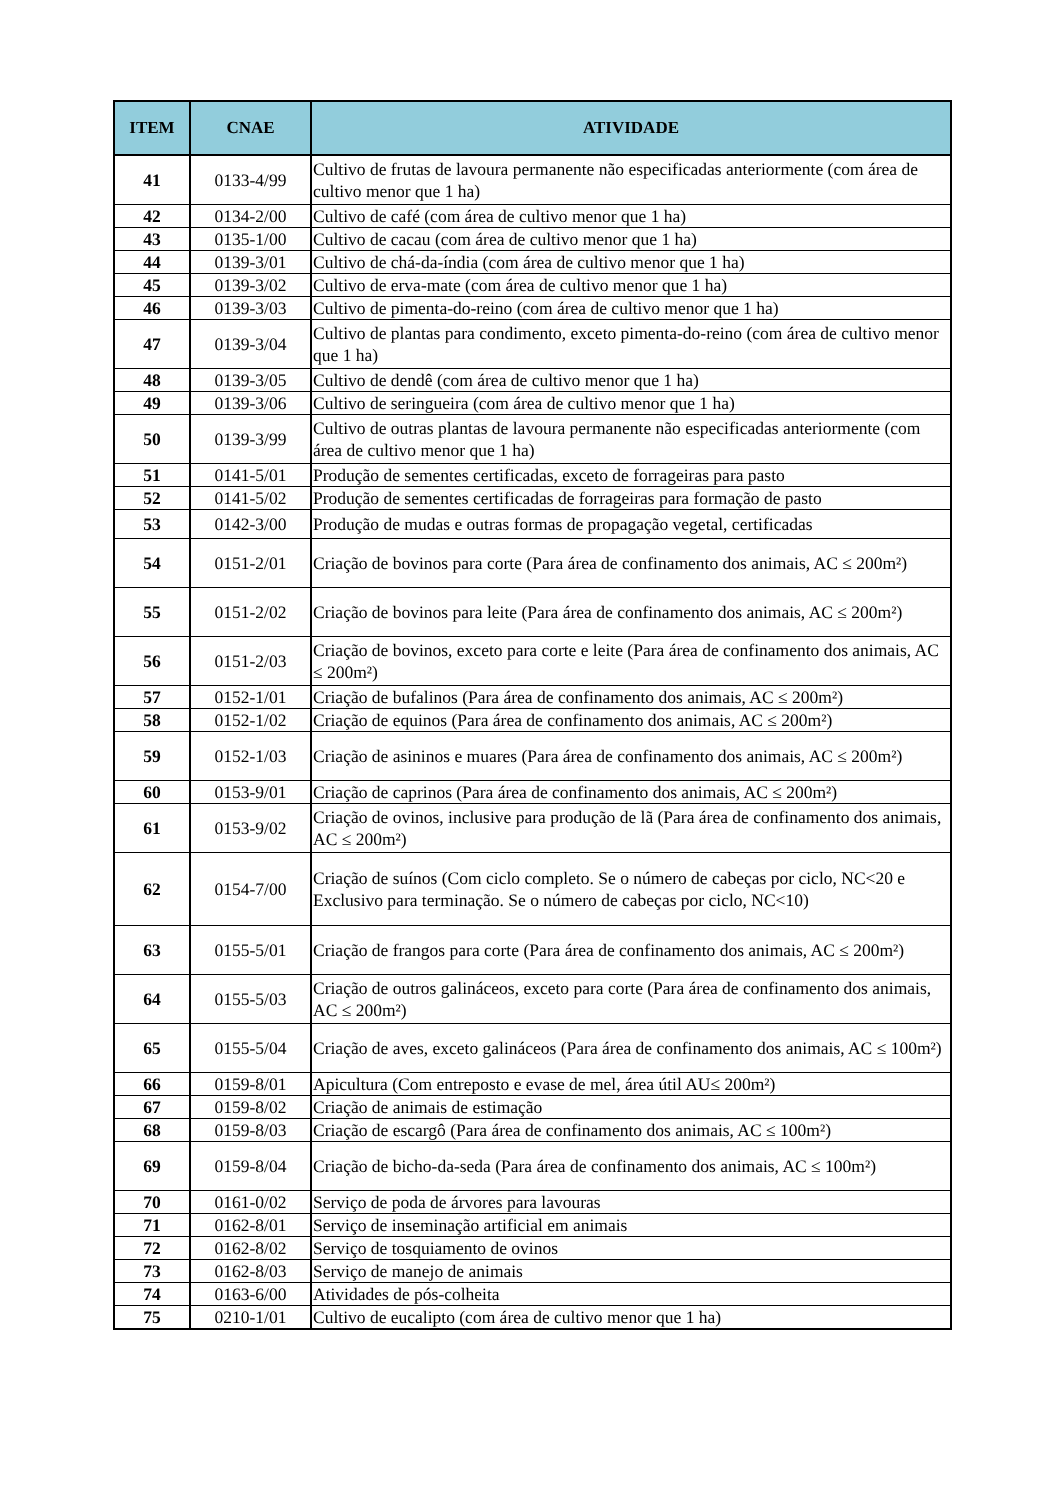| ITEM | CNAE | ATIVIDADE |
| --- | --- | --- |
| 41 | 0133-4/99 | Cultivo de frutas de lavoura permanente não especificadas anteriormente (com área de cultivo menor que 1 ha) |
| 42 | 0134-2/00 | Cultivo de café (com área de cultivo menor que 1 ha) |
| 43 | 0135-1/00 | Cultivo de cacau (com área de cultivo menor que 1 ha) |
| 44 | 0139-3/01 | Cultivo de chá-da-índia (com área de cultivo menor que 1 ha) |
| 45 | 0139-3/02 | Cultivo de erva-mate (com área de cultivo menor que 1 ha) |
| 46 | 0139-3/03 | Cultivo de pimenta-do-reino (com área de cultivo menor que 1 ha) |
| 47 | 0139-3/04 | Cultivo de plantas para condimento, exceto pimenta-do-reino (com área de cultivo menor que 1 ha) |
| 48 | 0139-3/05 | Cultivo de dendê (com área de cultivo menor que 1 ha) |
| 49 | 0139-3/06 | Cultivo de seringueira (com área de cultivo menor que 1 ha) |
| 50 | 0139-3/99 | Cultivo de outras plantas de lavoura permanente não especificadas anteriormente (com área de cultivo menor que 1 ha) |
| 51 | 0141-5/01 | Produção de sementes certificadas, exceto de forrageiras para pasto |
| 52 | 0141-5/02 | Produção de sementes certificadas de forrageiras para formação de pasto |
| 53 | 0142-3/00 | Produção de mudas e outras formas de propagação vegetal, certificadas |
| 54 | 0151-2/01 | Criação de bovinos para corte (Para área de confinamento dos animais, AC ≤ 200m²) |
| 55 | 0151-2/02 | Criação de bovinos para leite (Para área de confinamento dos animais, AC ≤ 200m²) |
| 56 | 0151-2/03 | Criação de bovinos, exceto para corte e leite (Para área de confinamento dos animais, AC ≤ 200m²) |
| 57 | 0152-1/01 | Criação de bufalinos (Para área de confinamento dos animais, AC ≤ 200m²) |
| 58 | 0152-1/02 | Criação de equinos (Para área de confinamento dos animais, AC ≤ 200m²) |
| 59 | 0152-1/03 | Criação de asininos e muares (Para área de confinamento dos animais, AC ≤ 200m²) |
| 60 | 0153-9/01 | Criação de caprinos (Para área de confinamento dos animais, AC ≤ 200m²) |
| 61 | 0153-9/02 | Criação de ovinos, inclusive para produção de lã (Para área de confinamento dos animais, AC ≤ 200m²) |
| 62 | 0154-7/00 | Criação de suínos (Com ciclo completo. Se o número de cabeças por ciclo, NC<20 e Exclusivo para terminação. Se o número de cabeças por ciclo, NC<10) |
| 63 | 0155-5/01 | Criação de frangos para corte (Para área de confinamento dos animais, AC ≤ 200m²) |
| 64 | 0155-5/03 | Criação de outros galináceos, exceto para corte (Para área de confinamento dos animais, AC ≤ 200m²) |
| 65 | 0155-5/04 | Criação de aves, exceto galináceos (Para área de confinamento dos animais, AC ≤ 100m²) |
| 66 | 0159-8/01 | Apicultura (Com entreposto e evase de mel, área útil AU≤ 200m²) |
| 67 | 0159-8/02 | Criação de animais de estimação |
| 68 | 0159-8/03 | Criação de escargô (Para área de confinamento dos animais, AC ≤ 100m²) |
| 69 | 0159-8/04 | Criação de bicho-da-seda (Para área de confinamento dos animais, AC ≤ 100m²) |
| 70 | 0161-0/02 | Serviço de poda de árvores para lavouras |
| 71 | 0162-8/01 | Serviço de inseminação artificial em animais |
| 72 | 0162-8/02 | Serviço de tosquiamento de ovinos |
| 73 | 0162-8/03 | Serviço de manejo de animais |
| 74 | 0163-6/00 | Atividades de pós-colheita |
| 75 | 0210-1/01 | Cultivo de eucalipto (com área de cultivo menor que 1 ha) |